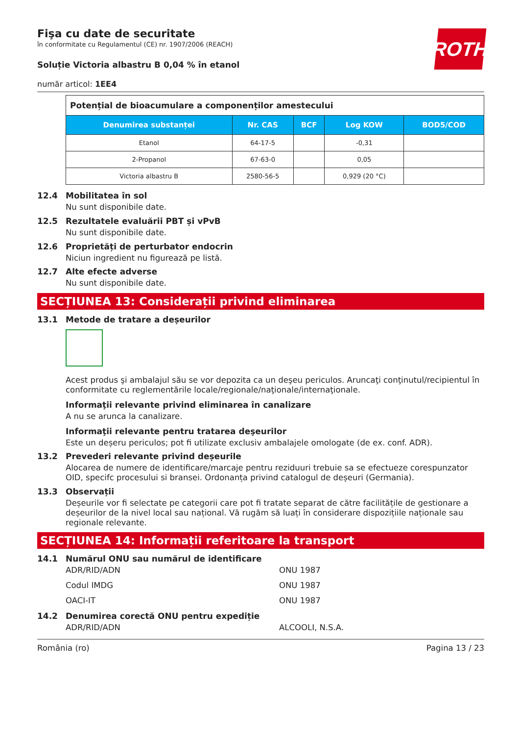ROTH
Fişa cu date de securitate
în conformitate cu Regulamentul (CE) nr. 1907/2006 (REACH)
Soluție Victoria albastru B 0,04 % în etanol
număr articol: 1EE4
| Potențial de bioacumulare a componenților amestecului | | | | |
| Denumirea substanței | Nr. CAS | BCF | Log KOW | BOD5/COD |
| Etanol | 64-17-5 | | -0,31 | |
| 2-Propanol | 67-63-0 | | 0,05 | |
| Victoria albastru B | 2580-56-5 | | 0,929 (20 °C) | |
12.4 Mobilitatea în sol
Nu sunt disponibile date.
12.5 Rezultatele evaluării PBT și vPvB
Nu sunt disponibile date.
12.6 Proprietăți de perturbator endocrin
Niciun ingredient nu figurează pe listă.
12.7 Alte efecte adverse
Nu sunt disponibile date.
SECȚIUNEA 13: Considerații privind eliminarea
13.1 Metode de tratare a deșeurilor
Acest produs şi ambalajul său se vor depozita ca un deşeu periculos. Aruncaţi conţinutul/recipientul în conformitate cu reglementările locale/regionale/naţionale/internaţionale.
Informaţii relevante privind eliminarea în canalizare
A nu se arunca la canalizare.
Informaţii relevante pentru tratarea deşeurilor
Este un deșeru periculos; pot fi utilizate exclusiv ambalajele omologate (de ex. conf. ADR).
13.2 Prevederi relevante privind deșeurile
Alocarea de numere de identificare/marcaje pentru reziduuri trebuie sa se efectueze corespunzator OID, specifc procesului si bransei. Ordonanța privind catalogul de deșeuri (Germania).
13.3 Observații
Deșeurile vor fi selectate pe categorii care pot fi tratate separat de către facilitățile de gestionare a deșeurilor de la nivel local sau național. Vă rugăm să luați în considerare dispozițiile naționale sau regionale relevante.
SECȚIUNEA 14: Informații referitoare la transport
14.1 Numărul ONU sau numărul de identificare
ADR/RID/ADN ONU 1987
Codul IMDG ONU 1987
OACI-IT ONU 1987
14.2 Denumirea corectă ONU pentru expediție
ADR/RID/ADN ALCOOLI, N.S.A.
România (ro) Pagina 13 / 23